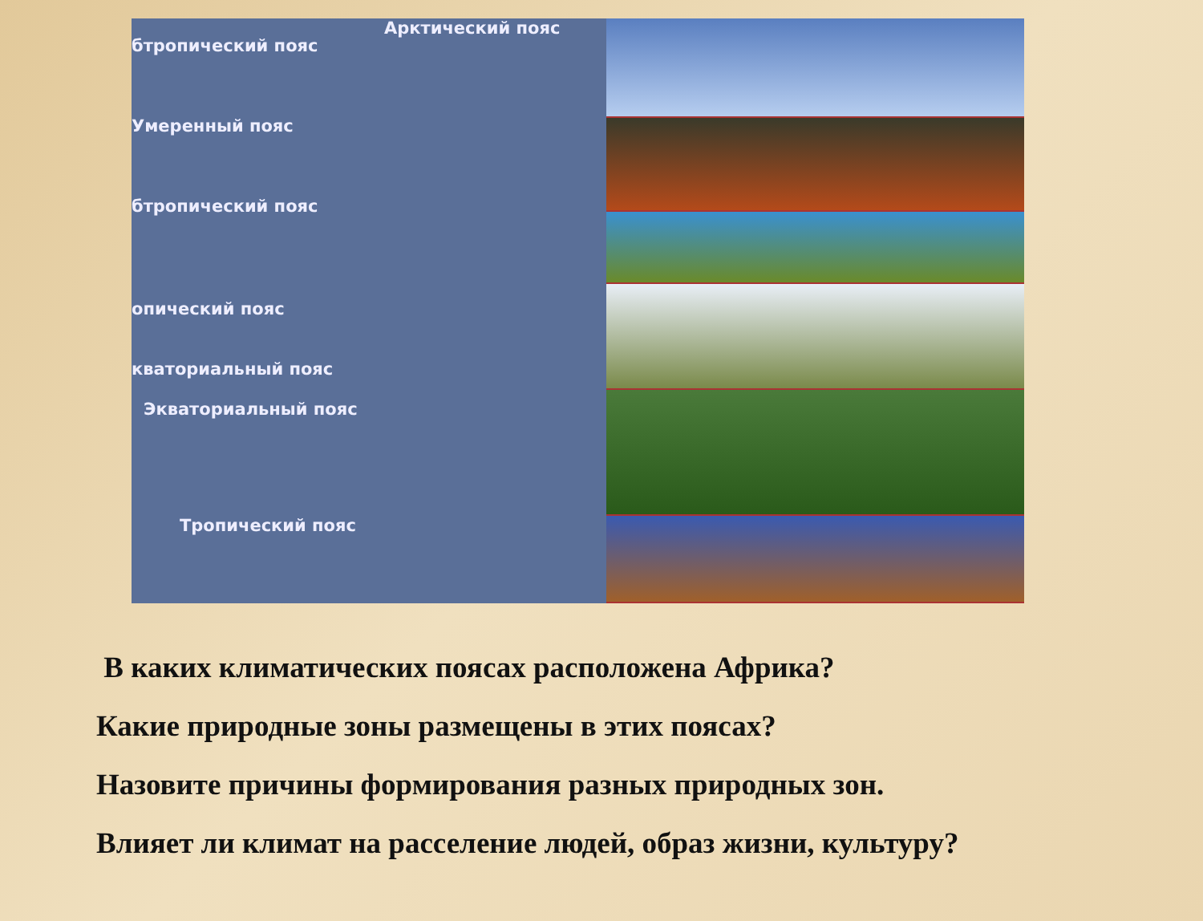Арктический пояс
бтропический пояс
Умеренный пояс
бтропический пояс
опический пояс
кваториальный пояс
Экваториальный пояс
Тропический пояс
В каких климатических поясах расположена Африка?
Какие природные зоны размещены в этих поясах?
Назовите причины формирования разных природных зон.
Влияет ли климат на расселение людей, образ жизни, культуру?